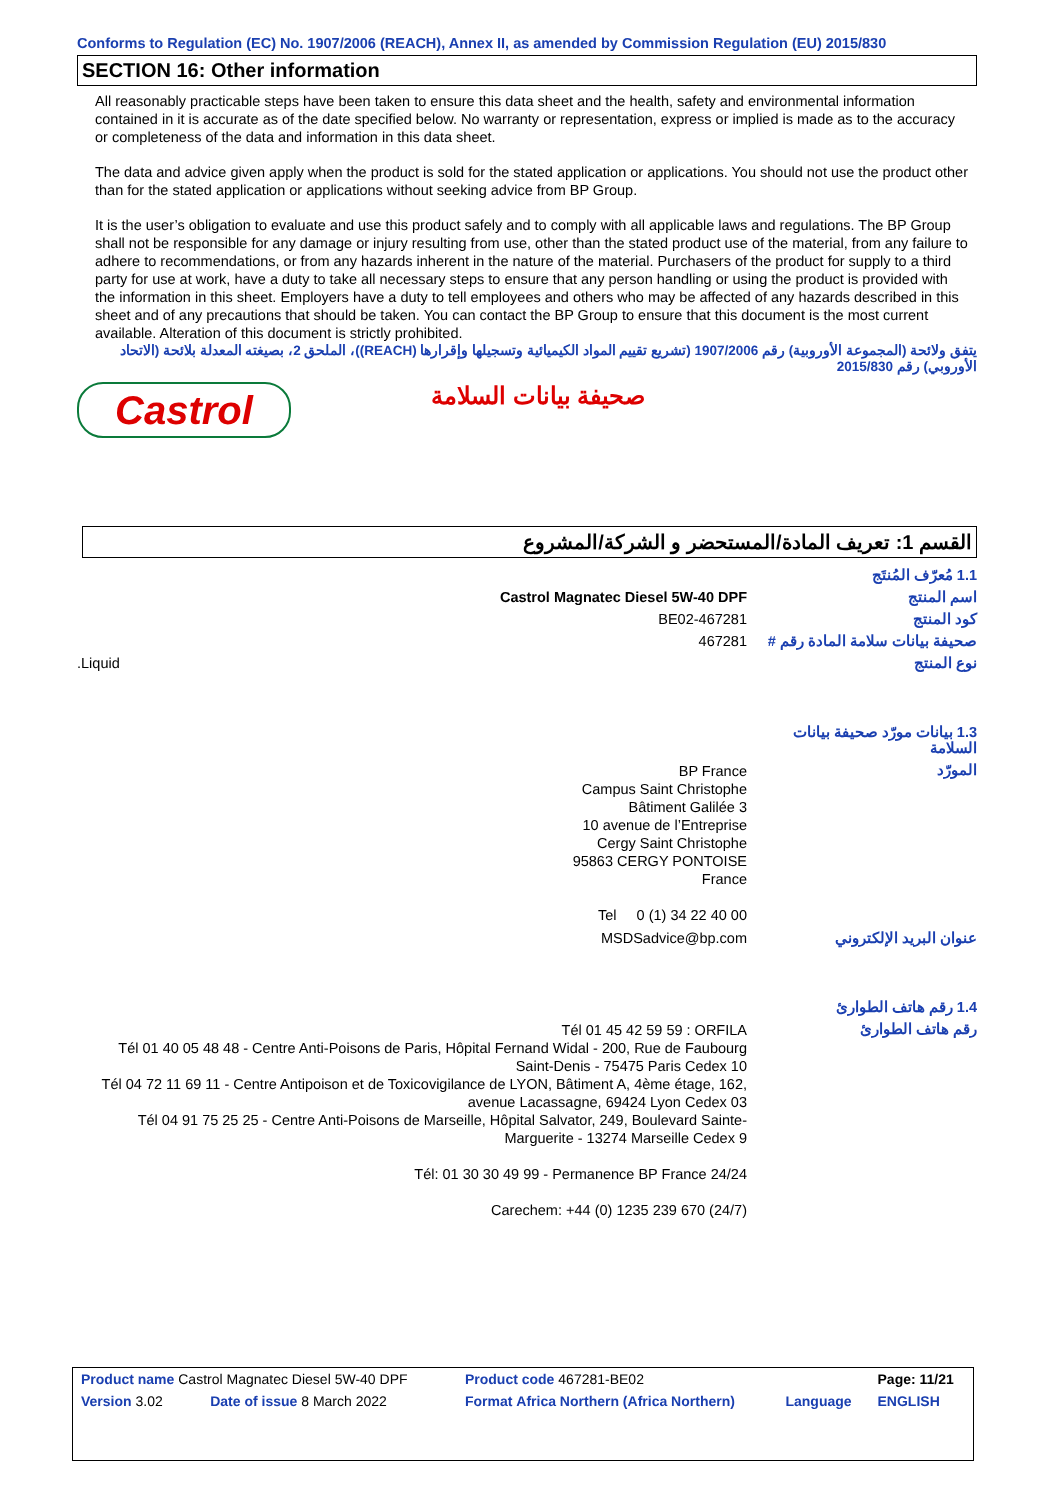Conforms to Regulation (EC) No. 1907/2006 (REACH), Annex II, as amended by Commission Regulation (EU) 2015/830
SECTION 16: Other information
All reasonably practicable steps have been taken to ensure this data sheet and the health, safety and environmental information contained in it is accurate as of the date specified below. No warranty or representation, express or implied is made as to the accuracy or completeness of the data and information in this data sheet.
The data and advice given apply when the product is sold for the stated application or applications. You should not use the product other than for the stated application or applications without seeking advice from BP Group.
It is the user’s obligation to evaluate and use this product safely and to comply with all applicable laws and regulations. The BP Group shall not be responsible for any damage or injury resulting from use, other than the stated product use of the material, from any failure to adhere to recommendations, or from any hazards inherent in the nature of the material. Purchasers of the product for supply to a third party for use at work, have a duty to take all necessary steps to ensure that any person handling or using the product is provided with the information in this sheet. Employers have a duty to tell employees and others who may be affected of any hazards described in this sheet and of any precautions that should be taken. You can contact the BP Group to ensure that this document is the most current available. Alteration of this document is strictly prohibited.
يتفق ولائحة (المجموعة الأوروبية) رقم 1907/2006 (تشريع تقييم المواد الكيميائية وتسجيلها وإقرارها (REACH))، الملحق 2، بصيغته المعدلة بلائحة (الاتحاد الأوروبي) رقم 2015/830
Castrol
صحيفة بيانات السلامة
القسم 1: تعريف المادة/المستحضر و الشركة/المشروع
| 1.1 مُعرّف المُنتَج | |
| اسم المنتج | Castrol Magnatec Diesel 5W-40 DPF |
| كود المنتج | 467281-BE02 |
| صحيفة بيانات سلامة المادة رقم # | 467281 |
| نوع المنتج | Liquid. |
| 1.3 بيانات مورّد صحيفة بيانات السلامة | |
| المورّد | BP France Campus Saint Christophe Bâtiment Galilée 3 10 avenue de l’Entreprise Cergy Saint Christophe 95863 CERGY PONTOISE France Tel 0 (1) 34 22 40 00 |
| عنوان البريد الإلكتروني | MSDSadvice@bp.com |
| 1.4 رقم هاتف الطوارئ | |
| رقم هاتف الطوارئ | Tél 01 45 42 59 59 : ORFILA Tél 01 40 05 48 48 - Centre Anti-Poisons de Paris, Hôpital Fernand Widal - 200, Rue de Faubourg Saint-Denis - 75475 Paris Cedex 10 Tél 04 72 11 69 11 - Centre Antipoison et de Toxicovigilance de LYON, Bâtiment A, 4ème étage, 162, avenue Lacassagne, 69424 Lyon Cedex 03 Tél 04 91 75 25 25 - Centre Anti-Poisons de Marseille, Hôpital Salvator, 249, Boulevard Sainte-Marguerite - 13274 Marseille Cedex 9 Tél: 01 30 30 49 99 - Permanence BP France 24/24 Carechem: +44 (0) 1235 239 670 (24/7) |
| Product name Castrol Magnatec Diesel 5W-40 DPF | | Product code 467281-BE02 | | Page: 11/21 |
| Version 3.02 | Date of issue 8 March 2022 | Format Africa Northern (Africa Northern) | Language | ENGLISH |